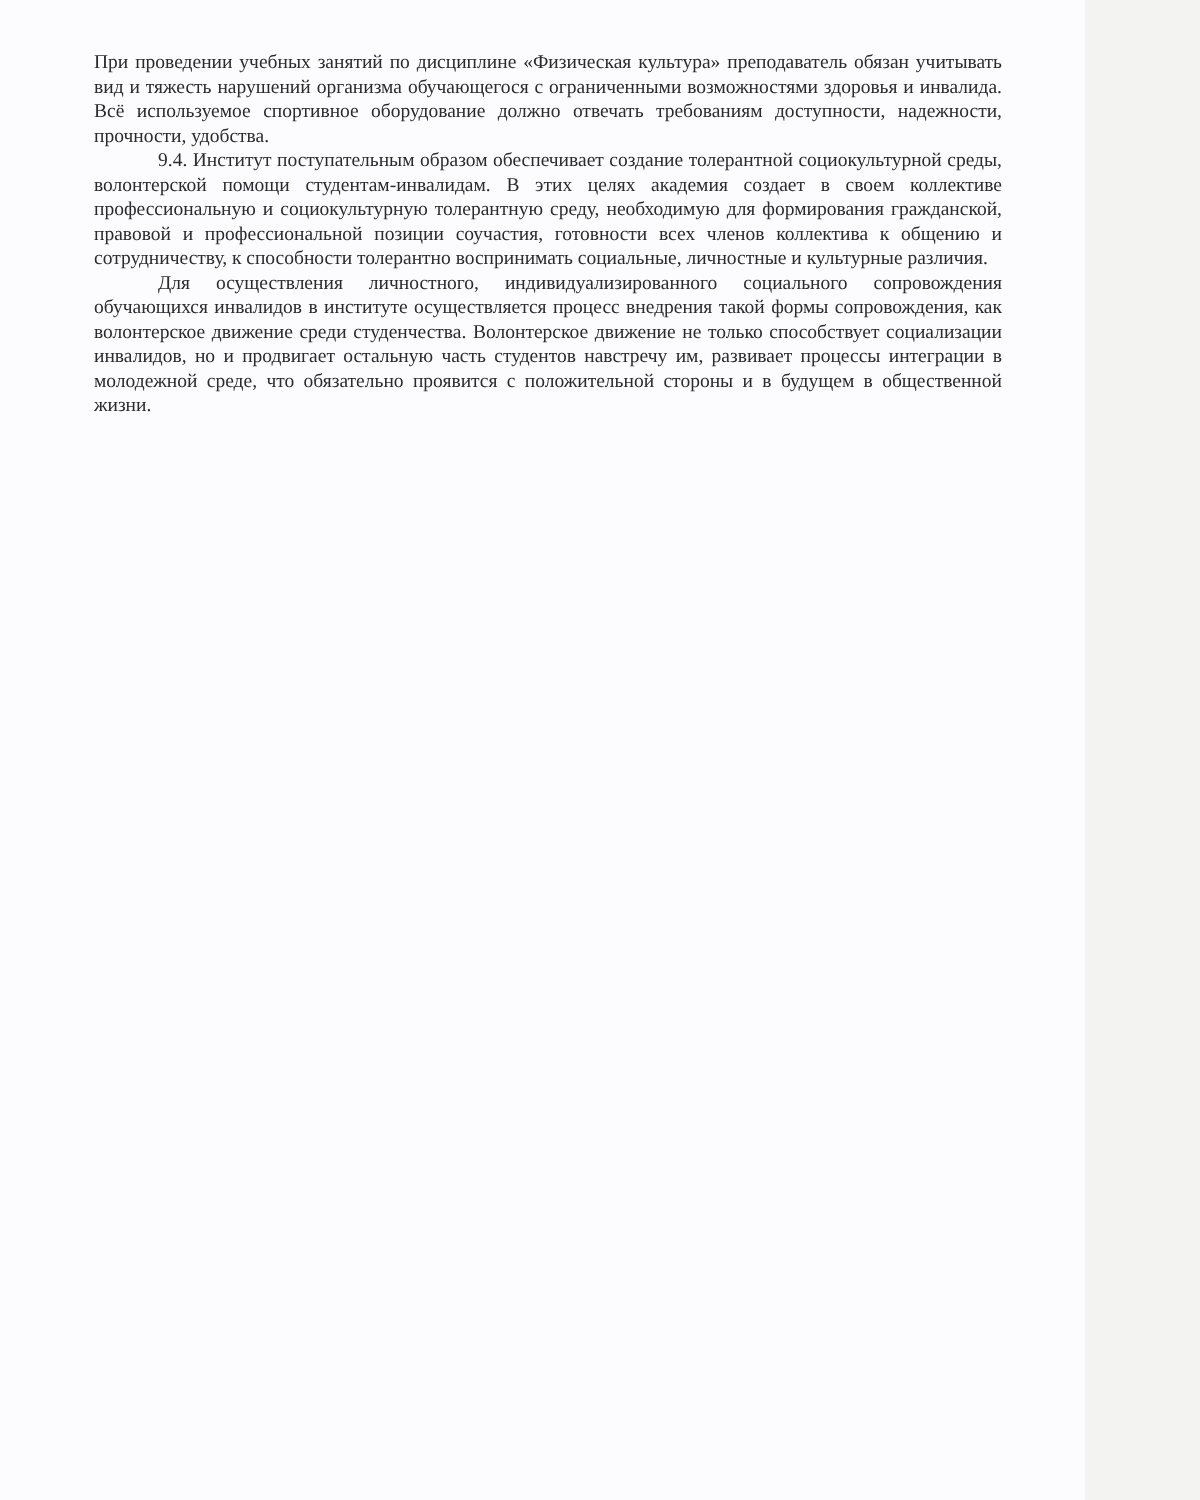При проведении учебных занятий по дисциплине «Физическая культура» преподаватель обязан учитывать вид и тяжесть нарушений организма обучающегося с ограниченными возможностями здоровья и инвалида. Всё используемое спортивное оборудование должно отвечать требованиям доступности, надежности, прочности, удобства.
9.4. Институт поступательным образом обеспечивает создание толерантной социокультурной среды, волонтерской помощи студентам-инвалидам. В этих целях академия создает в своем коллективе профессиональную и социокультурную толерантную среду, необходимую для формирования гражданской, правовой и профессиональной позиции соучастия, готовности всех членов коллектива к общению и сотрудничеству, к способности толерантно воспринимать социальные, личностные и культурные различия.
Для осуществления личностного, индивидуализированного социального сопровождения обучающихся инвалидов в институте осуществляется процесс внедрения такой формы сопровождения, как волонтерское движение среди студенчества. Волонтерское движение не только способствует социализации инвалидов, но и продвигает остальную часть студентов навстречу им, развивает процессы интеграции в молодежной среде, что обязательно проявится с положительной стороны и в будущем в общественной жизни.